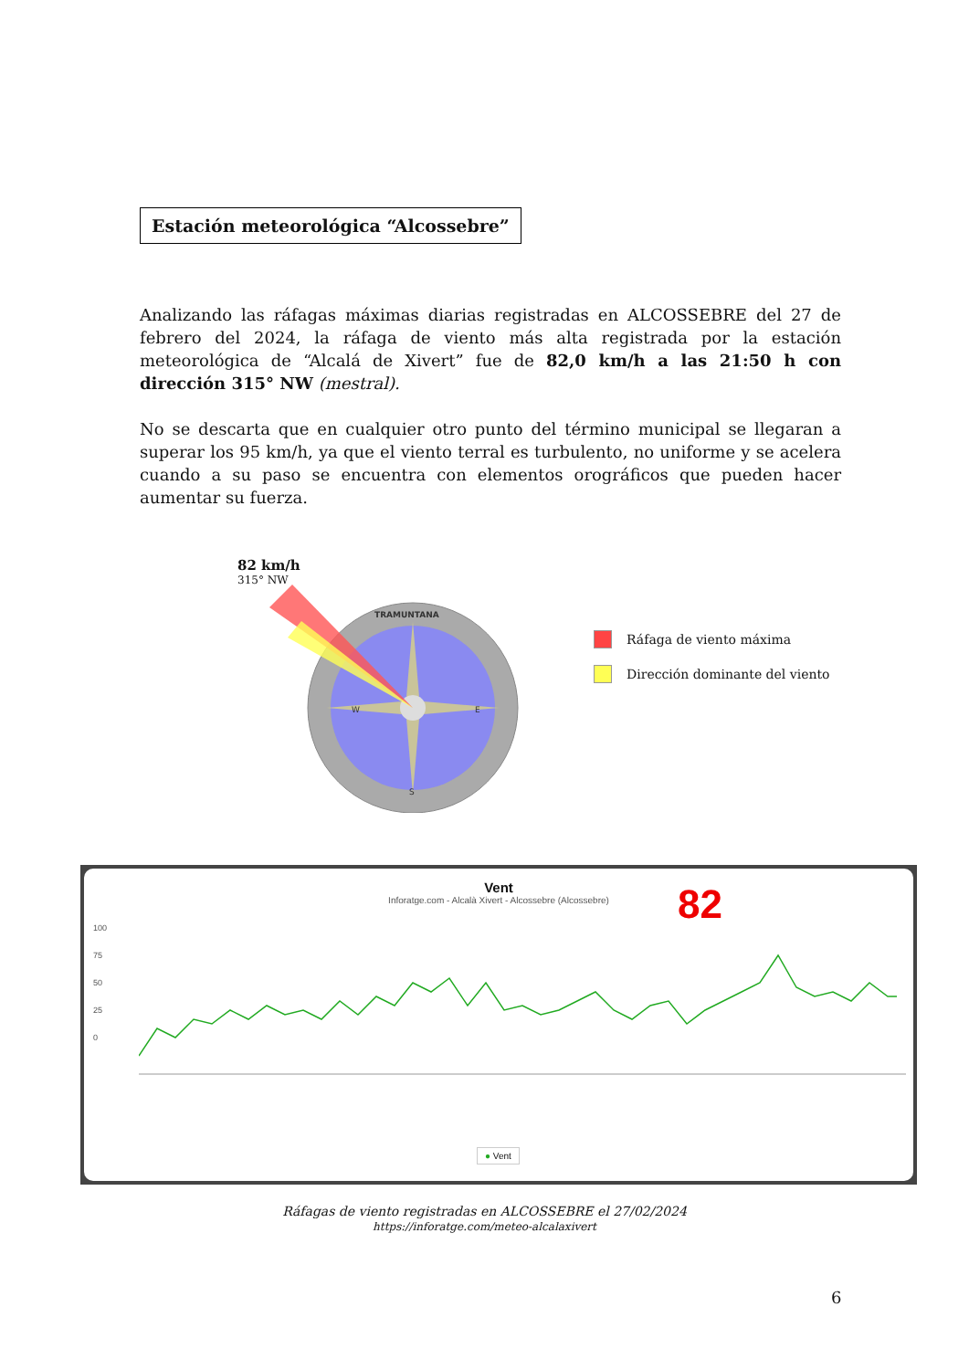Estación meteorológica “Alcossebre”
Analizando las ráfagas máximas diarias registradas en ALCOSSEBRE del 27 de febrero del 2024, la ráfaga de viento más alta registrada por la estación meteorológica de “Alcalá de Xivert” fue de 82,0 km/h a las 21:50 h con dirección 315° NW (mestral).
No se descarta que en cualquier otro punto del término municipal se llegaran a superar los 95 km/h, ya que el viento terral es turbulento, no uniforme y se acelera cuando a su paso se encuentra con elementos orográficos que pueden hacer aumentar su fuerza.
82 km/h
315° NW
TRAMUNTANA
E
W
S
Ráfaga de viento máxima
Dirección dominante del viento
Vent
Inforatge.com - Alcalà Xivert - Alcossebre (Alcossebre)
82
100
75
50
25
0
● Vent
Ráfagas de viento registradas en ALCOSSEBRE el 27/02/2024
https://inforatge.com/meteo-alcalaxivert
6